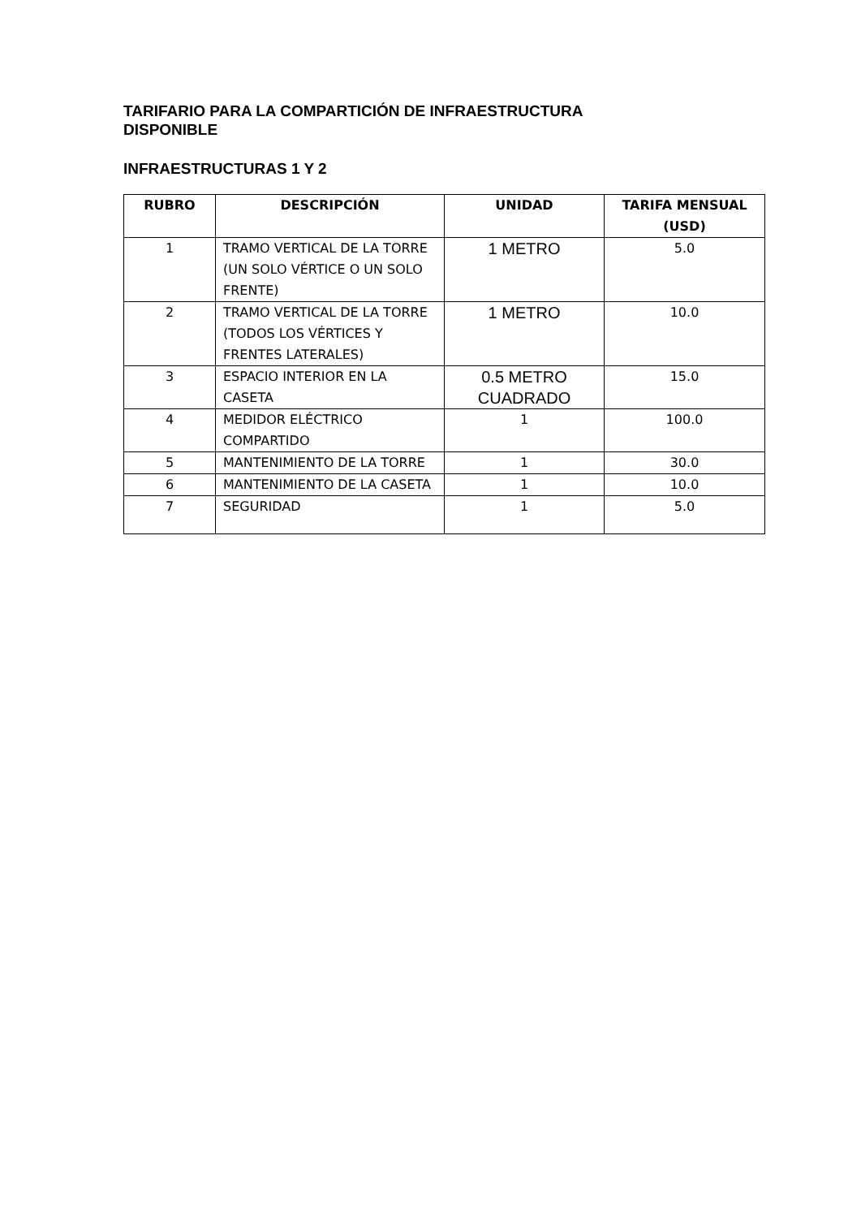TARIFARIO PARA LA COMPARTICIÓN DE INFRAESTRUCTURA
DISPONIBLE
INFRAESTRUCTURAS 1 Y 2
| RUBRO | DESCRIPCIÓN | UNIDAD | TARIFA MENSUAL (USD) |
| --- | --- | --- | --- |
| 1 | TRAMO VERTICAL DE LA TORRE (UN SOLO VÉRTICE O UN SOLO FRENTE) | 1 METRO | 5.0 |
| 2 | TRAMO VERTICAL DE LA TORRE (TODOS LOS VÉRTICES Y FRENTES LATERALES) | 1 METRO | 10.0 |
| 3 | ESPACIO INTERIOR EN LA CASETA | 0.5 METRO CUADRADO | 15.0 |
| 4 | MEDIDOR ELÉCTRICO COMPARTIDO | 1 | 100.0 |
| 5 | MANTENIMIENTO DE LA TORRE | 1 | 30.0 |
| 6 | MANTENIMIENTO DE LA CASETA | 1 | 10.0 |
| 7 | SEGURIDAD | 1 | 5.0 |